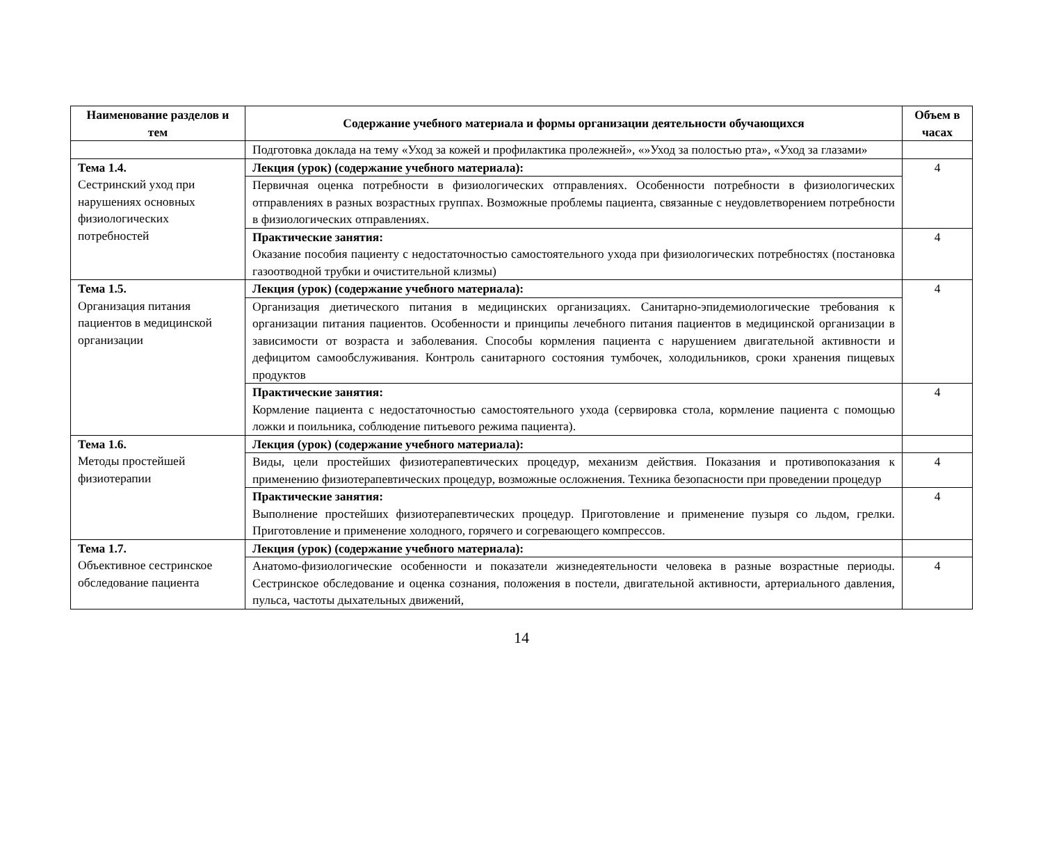| Наименование разделов и тем | Содержание учебного материала и формы организации деятельности обучающихся | Объем в часах |
| --- | --- | --- |
| | Подготовка доклада на тему «Уход за кожей и профилактика пролежней», «»Уход за полостью рта», «Уход за глазами» | |
| Тема 1.4. Сестринский уход при нарушениях основных физиологических потребностей | Лекция (урок) (содержание учебного материала): | 4 |
| | Первичная оценка потребности в физиологических отправлениях. Особенности потребности в физиологических отправлениях в разных возрастных группах. Возможные проблемы пациента, связанные с неудовлетворением потребности в физиологических отправлениях. | |
| | Практические занятия: Оказание пособия пациенту с недостаточностью самостоятельного ухода при физиологических потребностях (постановка газоотводной трубки и очистительной клизмы) | 4 |
| Тема 1.5. Организация питания пациентов в медицинской организации | Лекция (урок) (содержание учебного материала): | 4 |
| | Организация диетического питания в медицинских организациях. Санитарно-эпидемиологические требования к организации питания пациентов. Особенности и принципы лечебного питания пациентов в медицинской организации в зависимости от возраста и заболевания. Способы кормления пациента с нарушением двигательной активности и дефицитом самообслуживания. Контроль санитарного состояния тумбочек, холодильников, сроки хранения пищевых продуктов | |
| | Практические занятия: Кормление пациента с недостаточностью самостоятельного ухода (сервировка стола, кормление пациента с помощью ложки и поильника, соблюдение питьевого режима пациента). | 4 |
| Тема 1.6. Методы простейшей физиотерапии | Лекция (урок) (содержание учебного материала): | |
| | Виды, цели простейших физиотерапевтических процедур, механизм действия. Показания и противопоказания к применению физиотерапевтических процедур, возможные осложнения. Техника безопасности при проведении процедур | 4 |
| | Практические занятия: Выполнение простейших физиотерапевтических процедур. Приготовление и применение пузыря со льдом, грелки. Приготовление и применение холодного, горячего и согревающего компрессов. | 4 |
| Тема 1.7. Объективное сестринское обследование пациента | Лекция (урок) (содержание учебного материала): | |
| | Анатомо-физиологические особенности и показатели жизнедеятельности человека в разные возрастные периоды. Сестринское обследование и оценка сознания, положения в постели, двигательной активности, артериального давления, пульса, частоты дыхательных движений, | 4 |
14